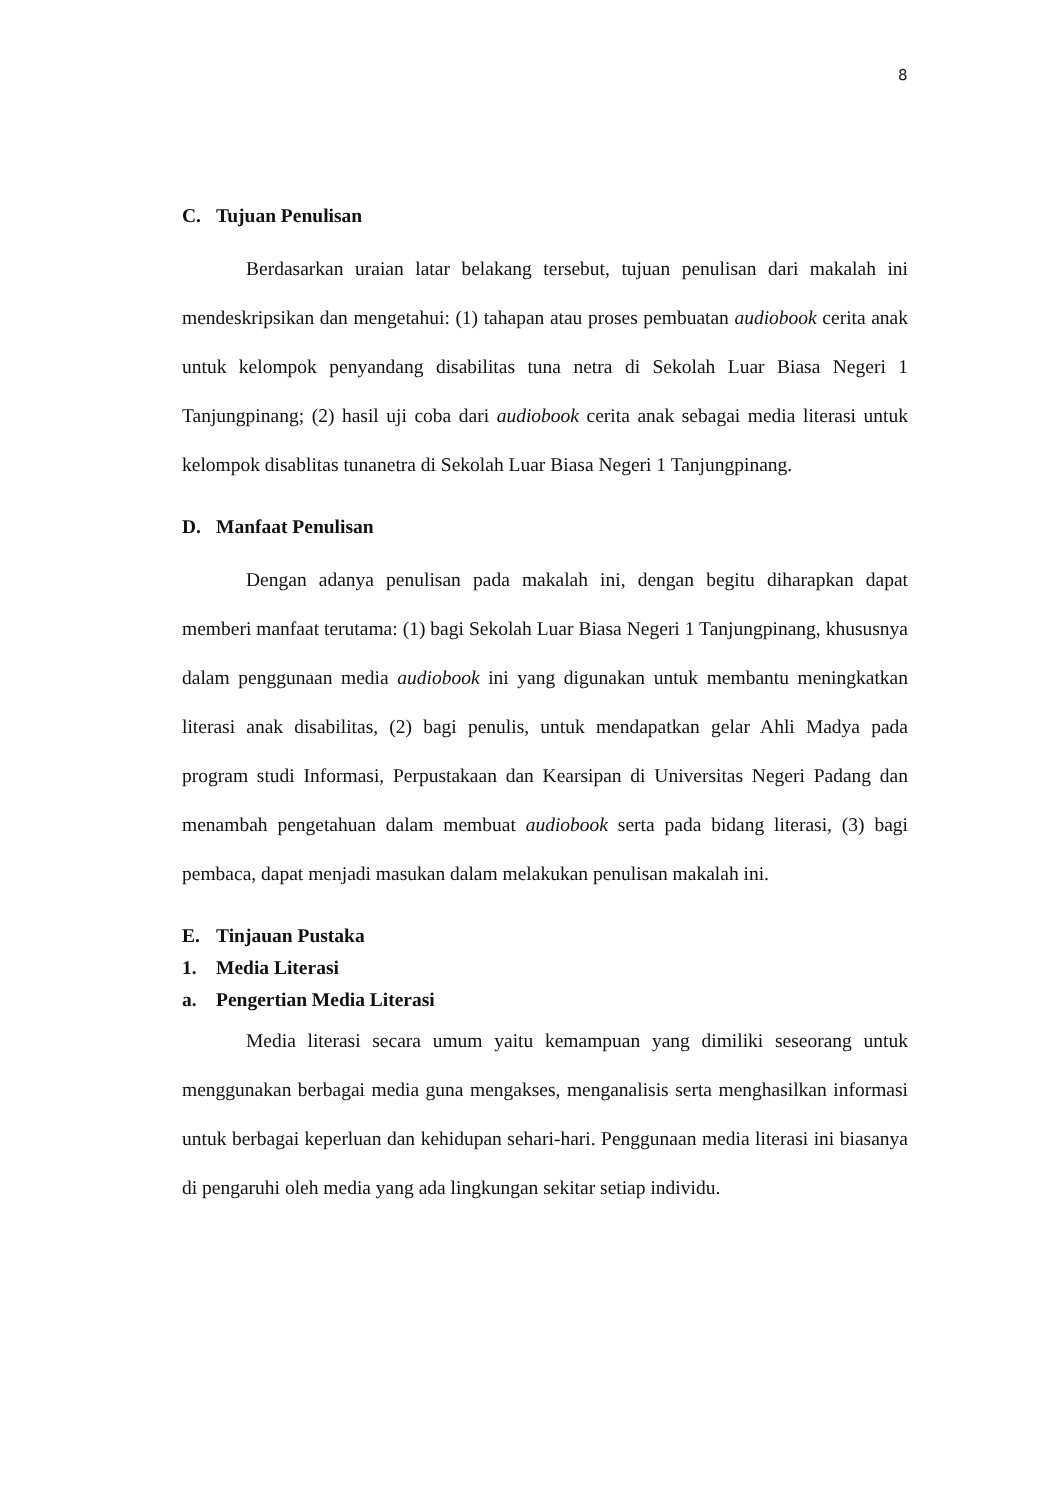8
C. Tujuan Penulisan
Berdasarkan uraian latar belakang tersebut, tujuan penulisan dari makalah ini mendeskripsikan dan mengetahui: (1) tahapan atau proses pembuatan audiobook cerita anak untuk kelompok penyandang disabilitas tuna netra di Sekolah Luar Biasa Negeri 1 Tanjungpinang; (2) hasil uji coba dari audiobook cerita anak sebagai media literasi untuk kelompok disablitas tunanetra di Sekolah Luar Biasa Negeri 1 Tanjungpinang.
D. Manfaat Penulisan
Dengan adanya penulisan pada makalah ini, dengan begitu diharapkan dapat memberi manfaat terutama: (1) bagi Sekolah Luar Biasa Negeri 1 Tanjungpinang, khususnya dalam penggunaan media audiobook ini yang digunakan untuk membantu meningkatkan literasi anak disabilitas, (2) bagi penulis, untuk mendapatkan gelar Ahli Madya pada program studi Informasi, Perpustakaan dan Kearsipan di Universitas Negeri Padang dan menambah pengetahuan dalam membuat audiobook serta pada bidang literasi, (3) bagi pembaca, dapat menjadi masukan dalam melakukan penulisan makalah ini.
E. Tinjauan Pustaka
1. Media Literasi
a. Pengertian Media Literasi
Media literasi secara umum yaitu kemampuan yang dimiliki seseorang untuk menggunakan berbagai media guna mengakses, menganalisis serta menghasilkan informasi untuk berbagai keperluan dan kehidupan sehari-hari. Penggunaan media literasi ini biasanya di pengaruhi oleh media yang ada lingkungan sekitar setiap individu.